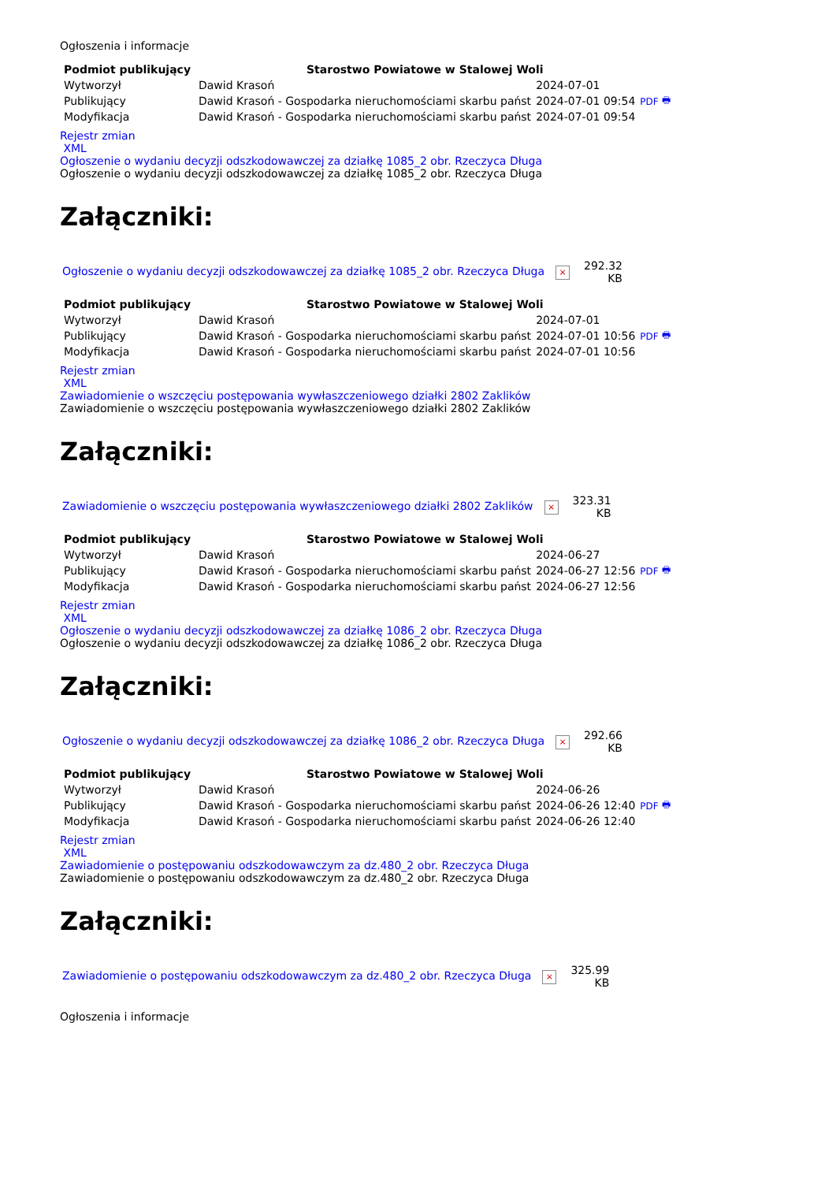Ogłoszenia i informacje
| Podmiot publikujący | Starostwo Powiatowe w Stalowej Woli | | |
| Wytworzył | Dawid Krasoń | 2024-07-01 | PDF 🖶 |
| Publikujący | Dawid Krasoń - Gospodarka nieruchomościami skarbu państ | 2024-07-01 09:54 | |
| Modyfikacja | Dawid Krasoń - Gospodarka nieruchomościami skarbu państ | 2024-07-01 09:54 | |
Rejestr zmian
XML
Ogłoszenie o wydaniu decyzji odszkodowawczej za działkę 1085_2 obr. Rzeczyca Długa
Ogłoszenie o wydaniu decyzji odszkodowawczej za działkę 1085_2 obr. Rzeczyca Długa
Załączniki:
| Ogłoszenie o wydaniu decyzji odszkodowawczej za działkę 1085_2 obr. Rzeczyca Długa × | 292.32 KB |
| Podmiot publikujący | Starostwo Powiatowe w Stalowej Woli | | |
| Wytworzył | Dawid Krasoń | 2024-07-01 | PDF 🖶 |
| Publikujący | Dawid Krasoń - Gospodarka nieruchomościami skarbu państ | 2024-07-01 10:56 | |
| Modyfikacja | Dawid Krasoń - Gospodarka nieruchomościami skarbu państ | 2024-07-01 10:56 | |
Rejestr zmian
XML
Zawiadomienie o wszczęciu postępowania wywłaszczeniowego działki 2802 Zaklików
Zawiadomienie o wszczęciu postępowania wywłaszczeniowego działki 2802 Zaklików
Załączniki:
| Zawiadomienie o wszczęciu postępowania wywłaszczeniowego działki 2802 Zaklików × | 323.31 KB |
| Podmiot publikujący | Starostwo Powiatowe w Stalowej Woli | | |
| Wytworzył | Dawid Krasoń | 2024-06-27 | PDF 🖶 |
| Publikujący | Dawid Krasoń - Gospodarka nieruchomościami skarbu państ | 2024-06-27 12:56 | |
| Modyfikacja | Dawid Krasoń - Gospodarka nieruchomościami skarbu państ | 2024-06-27 12:56 | |
Rejestr zmian
XML
Ogłoszenie o wydaniu decyzji odszkodowawczej za działkę 1086_2 obr. Rzeczyca Długa
Ogłoszenie o wydaniu decyzji odszkodowawczej za działkę 1086_2 obr. Rzeczyca Długa
Załączniki:
| Ogłoszenie o wydaniu decyzji odszkodowawczej za działkę 1086_2 obr. Rzeczyca Długa × | 292.66 KB |
| Podmiot publikujący | Starostwo Powiatowe w Stalowej Woli | | |
| Wytworzył | Dawid Krasoń | 2024-06-26 | PDF 🖶 |
| Publikujący | Dawid Krasoń - Gospodarka nieruchomościami skarbu państ | 2024-06-26 12:40 | |
| Modyfikacja | Dawid Krasoń - Gospodarka nieruchomościami skarbu państ | 2024-06-26 12:40 | |
Rejestr zmian
XML
Zawiadomienie o postępowaniu odszkodowawczym za dz.480_2 obr. Rzeczyca Długa
Zawiadomienie o postępowaniu odszkodowawczym za dz.480_2 obr. Rzeczyca Długa
Załączniki:
| Zawiadomienie o postępowaniu odszkodowawczym za dz.480_2 obr. Rzeczyca Długa × | 325.99 KB |
Ogłoszenia i informacje